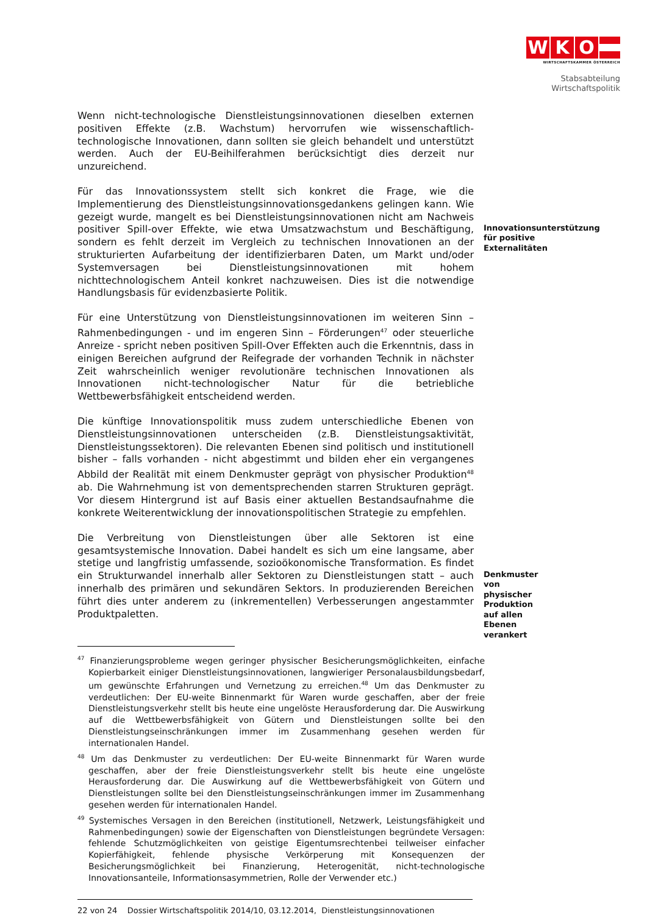W K O
WIRTSCHAFTSKAMMER ÖSTERREICH
Stabsabteilung
Wirtschaftspolitik
Wenn nicht-technologische Dienstleistungsinnovationen dieselben externen positiven Effekte (z.B. Wachstum) hervorrufen wie wissenschaftlich-technologische Innovationen, dann sollten sie gleich behandelt und unterstützt werden. Auch der EU-Beihilferahmen berücksichtigt dies derzeit nur unzureichend.
Für das Innovationssystem stellt sich konkret die Frage, wie die Implementierung des Dienstleistungsinnovationsgedankens gelingen kann. Wie gezeigt wurde, mangelt es bei Dienstleistungsinnovationen nicht am Nachweis positiver Spill-over Effekte, wie etwa Umsatzwachstum und Beschäftigung, sondern es fehlt derzeit im Vergleich zu technischen Innovationen an der strukturierten Aufarbeitung der identifizierbaren Daten, um Markt und/oder Systemversagen bei Dienstleistungsinnovationen mit hohem nichttechnologischem Anteil konkret nachzuweisen. Dies ist die notwendige Handlungsbasis für evidenzbasierte Politik.
Innovationsunterstützung für positive Externalitäten
Für eine Unterstützung von Dienstleistungsinnovationen im weiteren Sinn – Rahmenbedingungen - und im engeren Sinn – Förderungen<sup>47</sup> oder steuerliche Anreize - spricht neben positiven Spill-Over Effekten auch die Erkenntnis, dass in einigen Bereichen aufgrund der Reifegrade der vorhanden Technik in nächster Zeit wahrscheinlich weniger revolutionäre technischen Innovationen als Innovationen nicht-technologischer Natur für die betriebliche Wettbewerbsfähigkeit entscheidend werden.
Die künftige Innovationspolitik muss zudem unterschiedliche Ebenen von Dienstleistungsinnovationen unterscheiden (z.B. Dienstleistungsaktivität, Dienstleistungssektoren). Die relevanten Ebenen sind politisch und institutionell bisher – falls vorhanden - nicht abgestimmt und bilden eher ein vergangenes Abbild der Realität mit einem Denkmuster geprägt von physischer Produktion<sup>48</sup> ab. Die Wahrnehmung ist von dementsprechenden starren Strukturen geprägt. Vor diesem Hintergrund ist auf Basis einer aktuellen Bestandsaufnahme die konkrete Weiterentwicklung der innovationspolitischen Strategie zu empfehlen.
Die Verbreitung von Dienstleistungen über alle Sektoren ist eine gesamtsystemische Innovation. Dabei handelt es sich um eine langsame, aber stetige und langfristig umfassende, sozioökonomische Transformation. Es findet ein Strukturwandel innerhalb aller Sektoren zu Dienstleistungen statt – auch innerhalb des primären und sekundären Sektors. In produzierenden Bereichen führt dies unter anderem zu (inkrementellen) Verbesserungen angestammter Produktpaletten.
Denkmuster von physischer Produktion auf allen Ebenen verankert
<sup>47</sup> Finanzierungsprobleme wegen geringer physischer Besicherungsmöglichkeiten, einfache Kopierbarkeit einiger Dienstleistungsinnovationen, langwieriger Personalausbildungsbedarf, um gewünschte Erfahrungen und Vernetzung zu erreichen.<sup>48</sup> Um das Denkmuster zu verdeutlichen: Der EU-weite Binnenmarkt für Waren wurde geschaffen, aber der freie Dienstleistungsverkehr stellt bis heute eine ungelöste Herausforderung dar. Die Auswirkung auf die Wettbewerbsfähigkeit von Gütern und Dienstleistungen sollte bei den Dienstleistungseinschränkungen immer im Zusammenhang gesehen werden für internationalen Handel.
<sup>48</sup> Um das Denkmuster zu verdeutlichen: Der EU-weite Binnenmarkt für Waren wurde geschaffen, aber der freie Dienstleistungsverkehr stellt bis heute eine ungelöste Herausforderung dar. Die Auswirkung auf die Wettbewerbsfähigkeit von Gütern und Dienstleistungen sollte bei den Dienstleistungseinschränkungen immer im Zusammenhang gesehen werden für internationalen Handel.
<sup>49</sup> Systemisches Versagen in den Bereichen (institutionell, Netzwerk, Leistungsfähigkeit und Rahmenbedingungen) sowie der Eigenschaften von Dienstleistungen begründete Versagen: fehlende Schutzmöglichkeiten von geistige Eigentumsrechtenbei teilweiser einfacher Kopierfähigkeit, fehlende physische Verkörperung mit Konsequenzen der Besicherungsmöglichkeit bei Finanzierung, Heterogenität, nicht-technologische Innovationsanteile, Informationsasymmetrien, Rolle der Verwender etc.)
22 von 24 Dossier Wirtschaftspolitik 2014/10, 03.12.2014, Dienstleistungsinnovationen